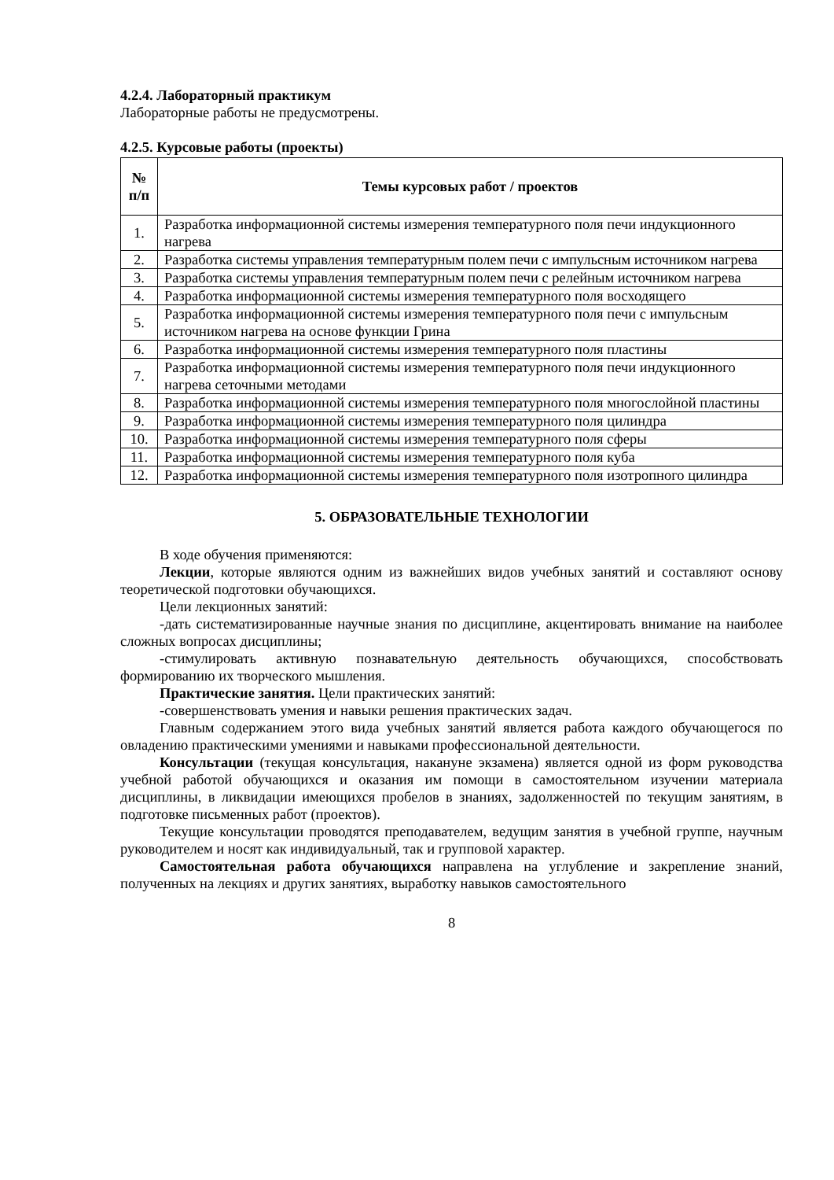4.2.4. Лабораторный практикум
Лабораторные работы не предусмотрены.
4.2.5. Курсовые работы (проекты)
| № п/п | Темы курсовых работ / проектов |
| --- | --- |
| 1. | Разработка информационной системы измерения температурного поля печи индукционного нагрева |
| 2. | Разработка системы управления температурным полем печи с импульсным источником нагрева |
| 3. | Разработка системы управления температурным полем печи с релейным источником нагрева |
| 4. | Разработка информационной системы измерения температурного поля восходящего |
| 5. | Разработка информационной системы измерения температурного поля печи с импульсным источником нагрева на основе функции Грина |
| 6. | Разработка информационной системы измерения температурного поля пластины |
| 7. | Разработка информационной системы измерения температурного поля печи индукционного нагрева сеточными методами |
| 8. | Разработка информационной системы измерения температурного поля многослойной пластины |
| 9. | Разработка информационной системы измерения температурного поля цилиндра |
| 10. | Разработка информационной системы измерения температурного поля сферы |
| 11. | Разработка информационной системы измерения температурного поля куба |
| 12. | Разработка информационной системы измерения температурного поля изотропного цилиндра |
5. ОБРАЗОВАТЕЛЬНЫЕ ТЕХНОЛОГИИ
В ходе обучения применяются:
Лекции, которые являются одним из важнейших видов учебных занятий и составляют основу теоретической подготовки обучающихся.
Цели лекционных занятий:
-дать систематизированные научные знания по дисциплине, акцентировать внимание на наиболее сложных вопросах дисциплины;
-стимулировать активную познавательную деятельность обучающихся, способствовать формированию их творческого мышления.
Практические занятия. Цели практических занятий:
-совершенствовать умения и навыки решения практических задач.
Главным содержанием этого вида учебных занятий является работа каждого обучающегося по овладению практическими умениями и навыками профессиональной деятельности.
Консультации (текущая консультация, накануне экзамена) является одной из форм руководства учебной работой обучающихся и оказания им помощи в самостоятельном изучении материала дисциплины, в ликвидации имеющихся пробелов в знаниях, задолженностей по текущим занятиям, в подготовке письменных работ (проектов).
Текущие консультации проводятся преподавателем, ведущим занятия в учебной группе, научным руководителем и носят как индивидуальный, так и групповой характер.
Самостоятельная работа обучающихся направлена на углубление и закрепление знаний, полученных на лекциях и других занятиях, выработку навыков самостоятельного
8